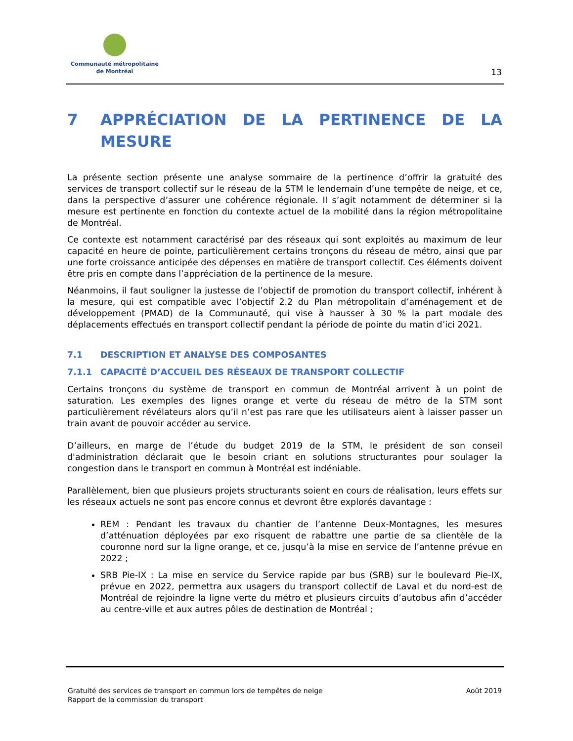Communauté métropolitaine
de Montréal
13
7 APPRÉCIATION DE LA PERTINENCE DE LA MESURE
La présente section présente une analyse sommaire de la pertinence d’offrir la gratuité des services de transport collectif sur le réseau de la STM le lendemain d’une tempête de neige, et ce, dans la perspective d’assurer une cohérence régionale. Il s’agit notamment de déterminer si la mesure est pertinente en fonction du contexte actuel de la mobilité dans la région métropolitaine de Montréal.
Ce contexte est notamment caractérisé par des réseaux qui sont exploités au maximum de leur capacité en heure de pointe, particulièrement certains tronçons du réseau de métro, ainsi que par une forte croissance anticipée des dépenses en matière de transport collectif. Ces éléments doivent être pris en compte dans l’appréciation de la pertinence de la mesure.
Néanmoins, il faut souligner la justesse de l’objectif de promotion du transport collectif, inhérent à la mesure, qui est compatible avec l’objectif 2.2 du Plan métropolitain d’aménagement et de développement (PMAD) de la Communauté, qui vise à hausser à 30 % la part modale des déplacements effectués en transport collectif pendant la période de pointe du matin d’ici 2021.
7.1 DESCRIPTION ET ANALYSE DES COMPOSANTES
7.1.1 CAPACITÉ D’ACCUEIL DES RÉSEAUX DE TRANSPORT COLLECTIF
Certains tronçons du système de transport en commun de Montréal arrivent à un point de saturation. Les exemples des lignes orange et verte du réseau de métro de la STM sont particulièrement révélateurs alors qu’il n’est pas rare que les utilisateurs aient à laisser passer un train avant de pouvoir accéder au service.
D’ailleurs, en marge de l’étude du budget 2019 de la STM, le président de son conseil d'administration déclarait que le besoin criant en solutions structurantes pour soulager la congestion dans le transport en commun à Montréal est indéniable.
Parallèlement, bien que plusieurs projets structurants soient en cours de réalisation, leurs effets sur les réseaux actuels ne sont pas encore connus et devront être explorés davantage :
REM : Pendant les travaux du chantier de l’antenne Deux-Montagnes, les mesures d’atténuation déployées par exo risquent de rabattre une partie de sa clientèle de la couronne nord sur la ligne orange, et ce, jusqu’à la mise en service de l’antenne prévue en 2022 ;
SRB Pie-IX : La mise en service du Service rapide par bus (SRB) sur le boulevard Pie-IX, prévue en 2022, permettra aux usagers du transport collectif de Laval et du nord-est de Montréal de rejoindre la ligne verte du métro et plusieurs circuits d’autobus afin d’accéder au centre-ville et aux autres pôles de destination de Montréal ;
Gratuité des services de transport en commun lors de tempêtes de neige
Rapport de la commission du transport
Août 2019